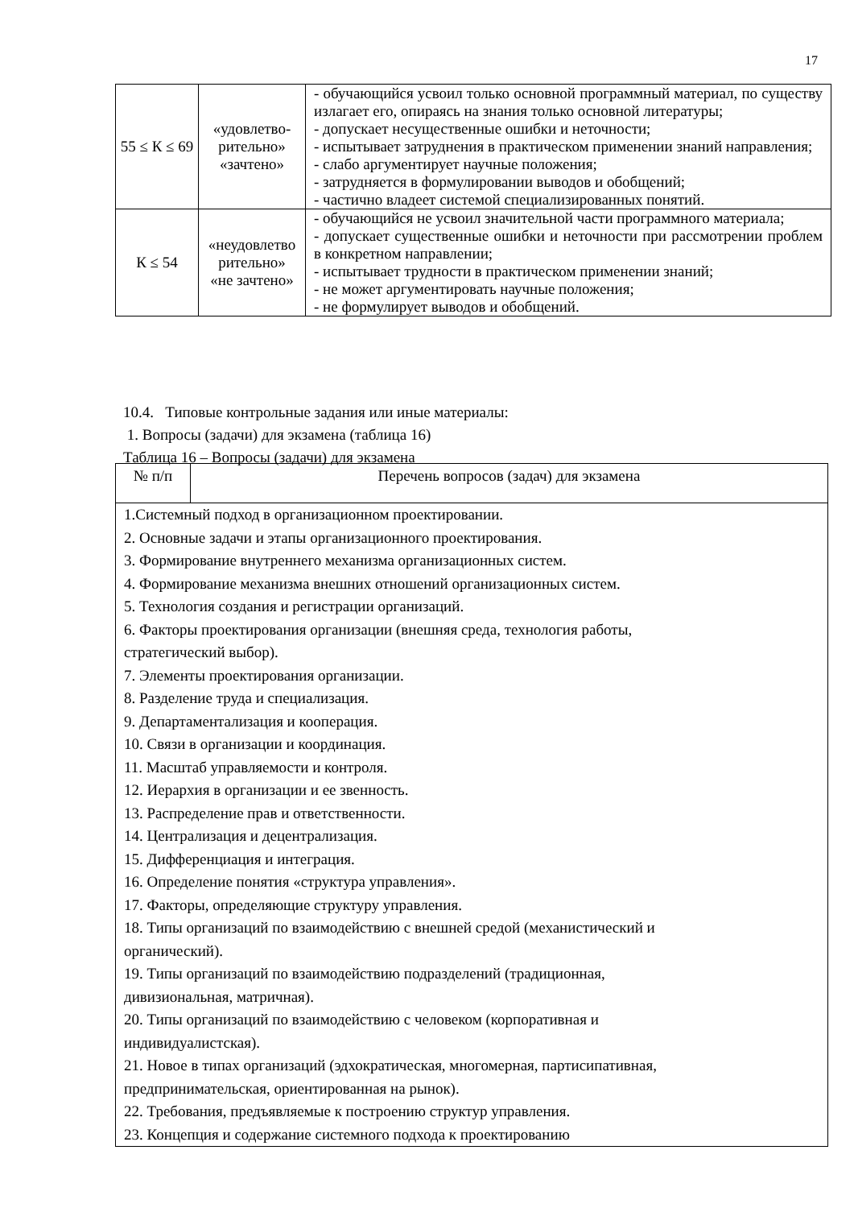17
| 55 ≤ К ≤ 69 | «удовлетво- рительно» «зачтено» | - обучающийся усвоил только основной программный материал, по существу излагает его, опираясь на знания только основной литературы; - допускает несущественные ошибки и неточности; - испытывает затруднения в практическом применении знаний направления; - слабо аргументирует научные положения; - затрудняется в формулировании выводов и обобщений; - частично владеет системой специализированных понятий. |
| К ≤ 54 | «неудовлетво рительно» «не зачтено» | - обучающийся не усвоил значительной части программного материала; - допускает существенные ошибки и неточности при рассмотрении проблем в конкретном направлении; - испытывает трудности в практическом применении знаний; - не может аргументировать научные положения; - не формулирует выводов и обобщений. |
10.4. Типовые контрольные задания или иные материалы:
1. Вопросы (задачи) для экзамена (таблица 16)
Таблица 16 – Вопросы (задачи) для экзамена
| № п/п | Перечень вопросов (задач) для экзамена |
| --- | --- |
| 1.Системный подход в организационном проектировании. 2. Основные задачи и этапы организационного проектирования. 3. Формирование внутреннего механизма организационных систем. 4. Формирование механизма внешних отношений организационных систем. 5. Технология создания и регистрации организаций. 6. Факторы проектирования организации (внешняя среда, технология работы, стратегический выбор). 7. Элементы проектирования организации. 8. Разделение труда и специализация. 9. Департаментализация и кооперация. 10. Связи в организации и координация. 11. Масштаб управляемости и контроля. 12. Иерархия в организации и ее звенность. 13. Распределение прав и ответственности. 14. Централизация и децентрализация. 15. Дифференциация и интеграция. 16. Определение понятия «структура управления». 17. Факторы, определяющие структуру управления. 18. Типы организаций по взаимодействию с внешней средой (механистический и органический). 19. Типы организаций по взаимодействию подразделений (традиционная, дивизиональная, матричная). 20. Типы организаций по взаимодействию с человеком (корпоративная и индивидуалистская). 21. Новое в типах организаций (эдхократическая, многомерная, партисипативная, предпринимательская, ориентированная на рынок). 22. Требования, предъявляемые к построению структур управления. 23. Концепция и содержание системного подхода к проектированию | |